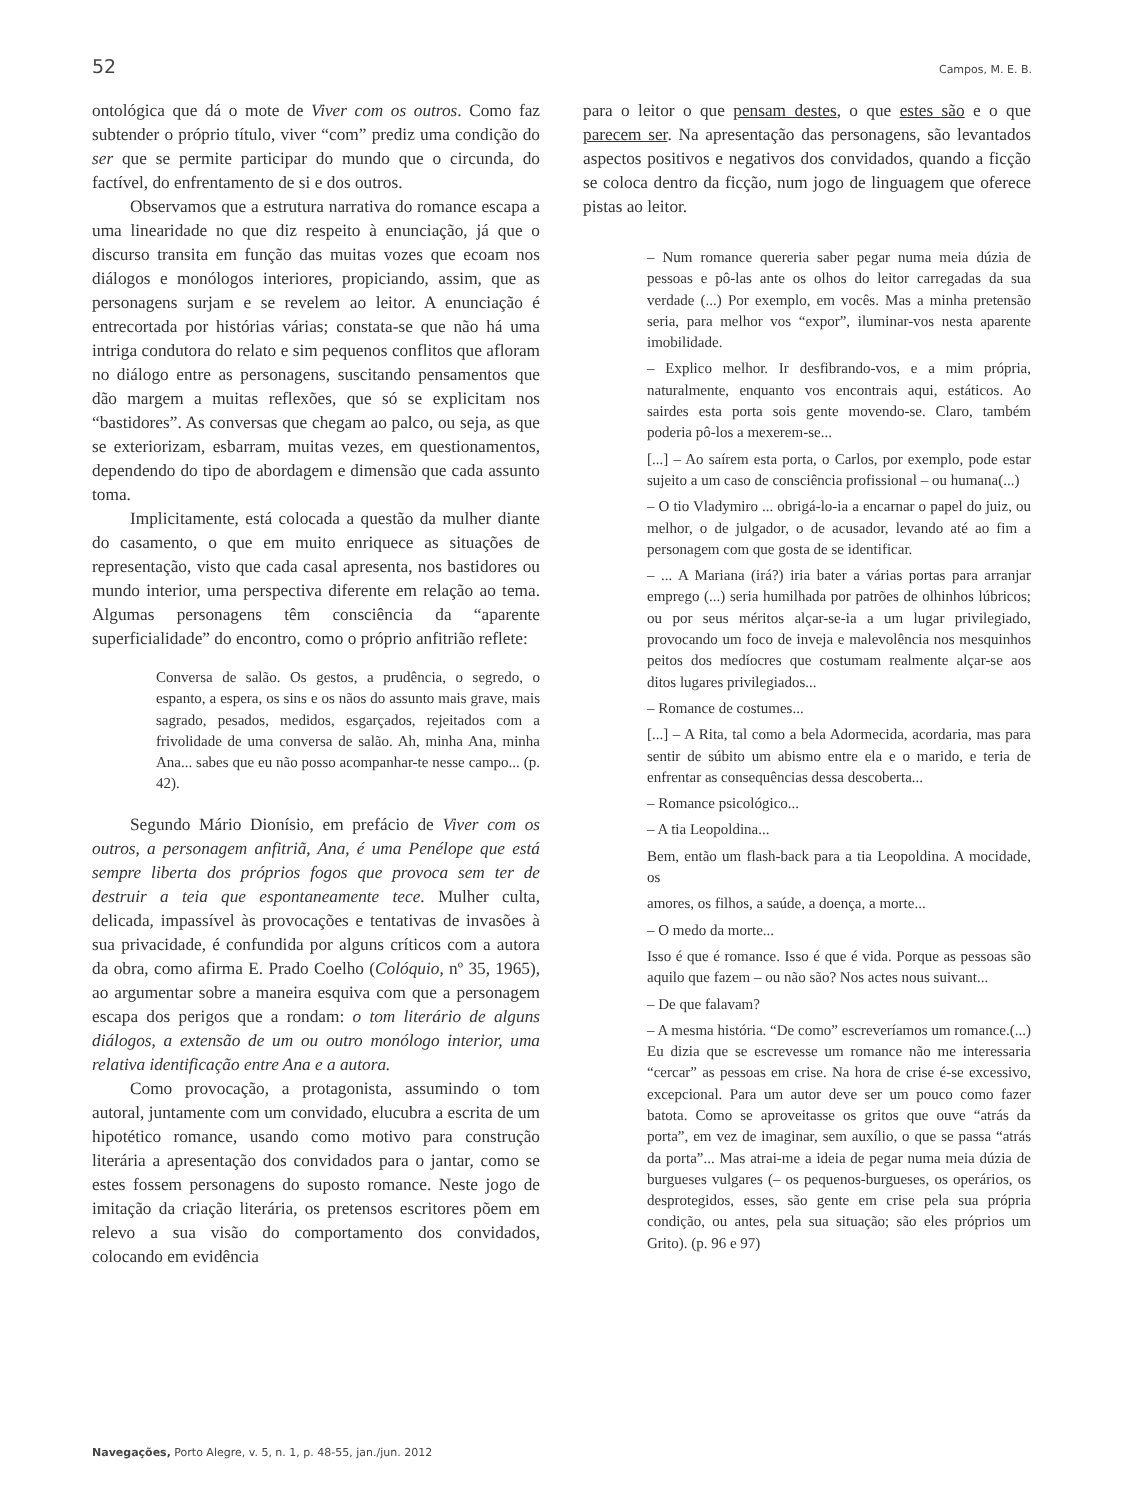52 Campos, M. E. B.
ontológica que dá o mote de Viver com os outros. Como faz subtender o próprio título, viver “com” prediz uma condição do ser que se permite participar do mundo que o circunda, do factível, do enfrentamento de si e dos outros.
Observamos que a estrutura narrativa do romance escapa a uma linearidade no que diz respeito à enunciação, já que o discurso transita em função das muitas vozes que ecoam nos diálogos e monólogos interiores, propiciando, assim, que as personagens surjam e se revelem ao leitor. A enunciação é entrecortada por histórias várias; constata-se que não há uma intriga condutora do relato e sim pequenos conflitos que afloram no diálogo entre as personagens, suscitando pensamentos que dão margem a muitas reflexões, que só se explicitam nos “bastidores”. As conversas que chegam ao palco, ou seja, as que se exteriorizam, esbarram, muitas vezes, em questionamentos, dependendo do tipo de abordagem e dimensão que cada assunto toma.
Implicitamente, está colocada a questão da mulher diante do casamento, o que em muito enriquece as situações de representação, visto que cada casal apresenta, nos bastidores ou mundo interior, uma perspectiva diferente em relação ao tema. Algumas personagens têm consciência da “aparente superficialidade” do encontro, como o próprio anfitrião reflete:
Conversa de salão. Os gestos, a prudência, o segredo, o espanto, a espera, os sins e os nãos do assunto mais grave, mais sagrado, pesados, medidos, esgarçados, rejeitados com a frivolidade de uma conversa de salão. Ah, minha Ana, minha Ana... sabes que eu não posso acompanhar-te nesse campo... (p. 42).
Segundo Mário Dionísio, em prefácio de Viver com os outros, a personagem anfitriã, Ana, é uma Penélope que está sempre liberta dos próprios fogos que provoca sem ter de destruir a teia que espontaneamente tece. Mulher culta, delicada, impassível às provocações e tentativas de invasões à sua privacidade, é confundida por alguns críticos com a autora da obra, como afirma E. Prado Coelho (Colóquio, nº 35, 1965), ao argumentar sobre a maneira esquiva com que a personagem escapa dos perigos que a rondam: o tom literário de alguns diálogos, a extensão de um ou outro monólogo interior, uma relativa identificação entre Ana e a autora.
Como provocação, a protagonista, assumindo o tom autoral, juntamente com um convidado, elucubra a escrita de um hipotético romance, usando como motivo para construção literária a apresentação dos convidados para o jantar, como se estes fossem personagens do suposto romance. Neste jogo de imitação da criação literária, os pretensos escritores põem em relevo a sua visão do comportamento dos convidados, colocando em evidência
para o leitor o que pensam destes, o que estes são e o que parecem ser. Na apresentação das personagens, são levantados aspectos positivos e negativos dos convidados, quando a ficção se coloca dentro da ficção, num jogo de linguagem que oferece pistas ao leitor.
– Num romance quereria saber pegar numa meia dúzia de pessoas e pô-las ante os olhos do leitor carregadas da sua verdade (...) Por exemplo, em vocês. Mas a minha pretensão seria, para melhor vos “expor”, iluminar-vos nesta aparente imobilidade.
– Explico melhor. Ir desfibrando-vos, e a mim própria, naturalmente, enquanto vos encontrais aqui, estáticos. Ao sairdes esta porta sois gente movendo-se. Claro, também poderia pô-los a mexerem-se...
[...] – Ao saírem esta porta, o Carlos, por exemplo, pode estar sujeito a um caso de consciência profissional – ou humana(...)
– O tio Vladymiro ... obrigá-lo-ia a encarnar o papel do juiz, ou melhor, o de julgador, o de acusador, levando até ao fim a personagem com que gosta de se identificar.
– ... A Mariana (irá?) iria bater a várias portas para arranjar emprego (...) seria humilhada por patrões de olhinhos lúbricos; ou por seus méritos alçar-se-ia a um lugar privilegiado, provocando um foco de inveja e malevolência nos mesquinhos peitos dos medíocres que costumam realmente alçar-se aos ditos lugares privilegiados...
– Romance de costumes...
[...] – A Rita, tal como a bela Adormecida, acordaria, mas para sentir de súbito um abismo entre ela e o marido, e teria de enfrentar as consequências dessa descoberta...
– Romance psicológico...
– A tia Leopoldina...
Bem, então um flash-back para a tia Leopoldina. A mocidade, os
amores, os filhos, a saúde, a doença, a morte...
– O medo da morte...
Isso é que é romance. Isso é que é vida. Porque as pessoas são aquilo que fazem – ou não são? Nos actes nous suivant...
– De que falavam?
– A mesma história. “De como” escreveríamos um romance.(...) Eu dizia que se escrevesse um romance não me interessaria “cercar” as pessoas em crise. Na hora de crise é-se excessivo, excepcional. Para um autor deve ser um pouco como fazer batota. Como se aproveitasse os gritos que ouve “atrás da porta”, em vez de imaginar, sem auxílio, o que se passa “atrás da porta”... Mas atrai-me a ideia de pegar numa meia dúzia de burgueses vulgares (– os pequenos-burgueses, os operários, os desprotegidos, esses, são gente em crise pela sua própria condição, ou antes, pela sua situação; são eles próprios um Grito). (p. 96 e 97)
Navegações, Porto Alegre, v. 5, n. 1, p. 48-55, jan./jun. 2012